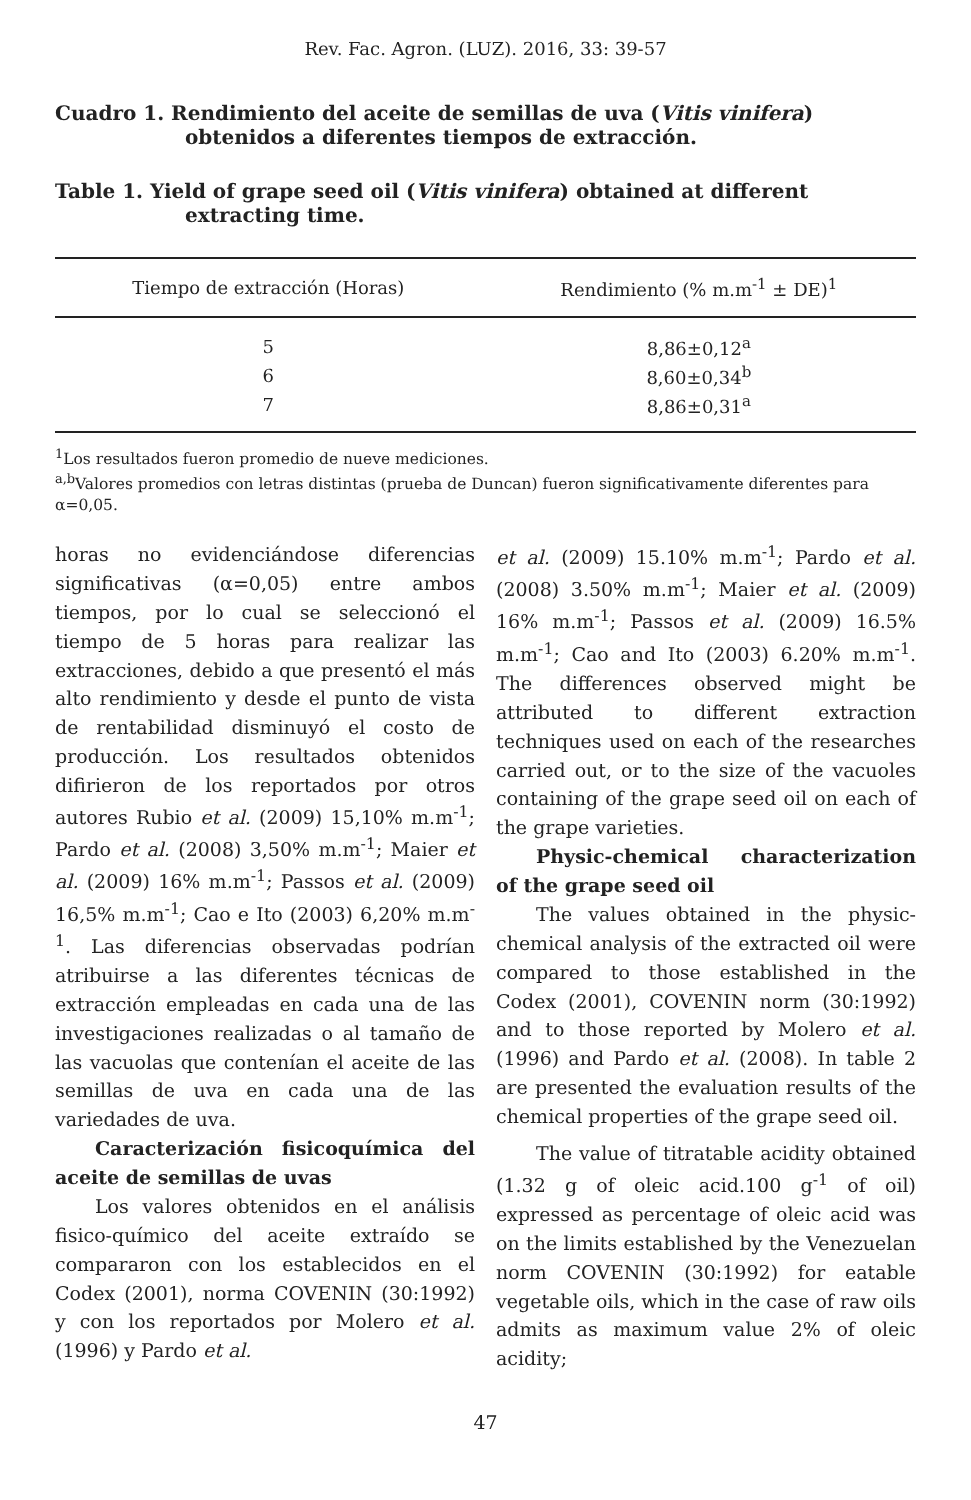Rev. Fac. Agron. (LUZ). 2016, 33: 39-57
Cuadro 1. Rendimiento del aceite de semillas de uva (Vitis vinifera) obtenidos a diferentes tiempos de extracción.
Table 1. Yield of grape seed oil (Vitis vinifera) obtained at different extracting time.
| Tiempo de extracción (Horas) | Rendimiento (% m.m<sup>-1</sup> ± DE)<sup>1</sup> |
| --- | --- |
| 5 | 8,86±0,12<sup>a</sup> |
| 6 | 8,60±0,34<sup>b</sup> |
| 7 | 8,86±0,31<sup>a</sup> |
<sup>1</sup> Los resultados fueron promedio de nueve mediciones.
<sup>a,b</sup>Valores promedios con letras distintas (prueba de Duncan) fueron significativamente diferentes para α=0,05.
horas no evidenciándose diferencias significativas (α=0,05) entre ambos tiempos, por lo cual se seleccionó el tiempo de 5 horas para realizar las extracciones, debido a que presentó el más alto rendimiento y desde el punto de vista de rentabilidad disminuyó el costo de producción. Los resultados obtenidos difirieron de los reportados por otros autores Rubio et al. (2009) 15,10% m.m<sup>-1</sup>; Pardo et al. (2008) 3,50% m.m<sup>-1</sup>; Maier et al. (2009) 16% m.m<sup>-1</sup>; Passos et al. (2009) 16,5% m.m<sup>-1</sup>; Cao e Ito (2003) 6,20% m.m<sup>-1</sup>. Las diferencias observadas podrían atribuirse a las diferentes técnicas de extracción empleadas en cada una de las investigaciones realizadas o al tamaño de las vacuolas que contenían el aceite de las semillas de uva en cada una de las variedades de uva.
Caracterización fisicoquímica del aceite de semillas de uvas
Los valores obtenidos en el análisis fisico-químico del aceite extraído se compararon con los establecidos en el Codex (2001), norma COVENIN (30:1992) y con los reportados por Molero et al. (1996) y Pardo et al.
et al. (2009) 15.10% m.m<sup>-1</sup>; Pardo et al. (2008) 3.50% m.m<sup>-1</sup>; Maier et al. (2009) 16% m.m<sup>-1</sup>; Passos et al. (2009) 16.5% m.m<sup>-1</sup>; Cao and Ito (2003) 6.20% m.m<sup>-1</sup>. The differences observed might be attributed to different extraction techniques used on each of the researches carried out, or to the size of the vacuoles containing of the grape seed oil on each of the grape varieties.
Physic-chemical characterization of the grape seed oil
The values obtained in the physic-chemical analysis of the extracted oil were compared to those established in the Codex (2001), COVENIN norm (30:1992) and to those reported by Molero et al. (1996) and Pardo et al. (2008). In table 2 are presented the evaluation results of the chemical properties of the grape seed oil.
The value of titratable acidity obtained (1.32 g of oleic acid.100 g<sup>-1</sup> of oil) expressed as percentage of oleic acid was on the limits established by the Venezuelan norm COVENIN (30:1992) for eatable vegetable oils, which in the case of raw oils admits as maximum value 2% of oleic acidity;
47